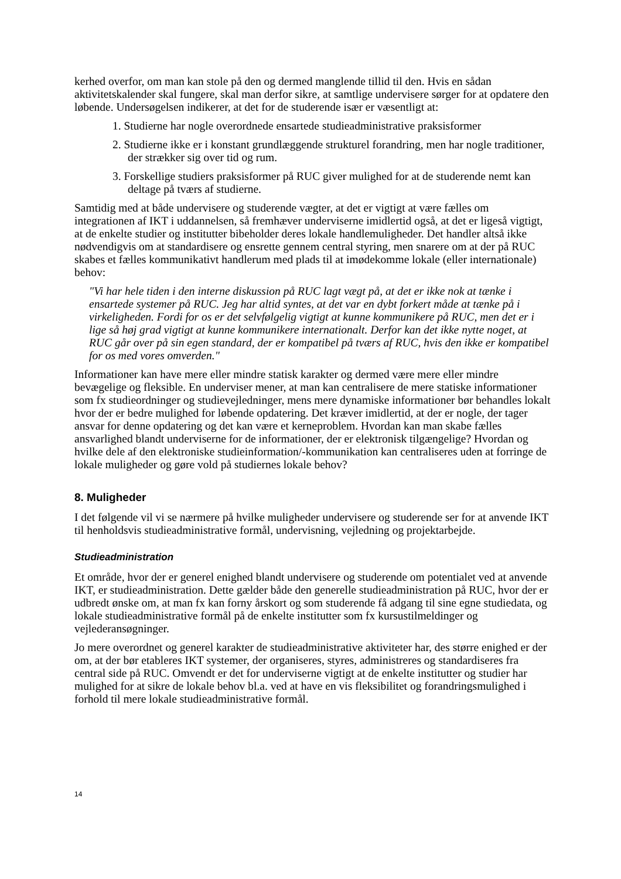kerhed overfor, om man kan stole på den og dermed manglende tillid til den. Hvis en sådan aktivitetskalender skal fungere, skal man derfor sikre, at samtlige undervisere sørger for at opdatere den løbende. Undersøgelsen indikerer, at det for de studerende især er væsentligt at:
1. Studierne har nogle overordnede ensartede studieadministrative praksisformer
2. Studierne ikke er i konstant grundlæggende strukturel forandring, men har nogle traditioner, der strækker sig over tid og rum.
3. Forskellige studiers praksisformer på RUC giver mulighed for at de studerende nemt kan deltage på tværs af studierne.
Samtidig med at både undervisere og studerende vægter, at det er vigtigt at være fælles om integrationen af IKT i uddannelsen, så fremhæver underviserne imidlertid også, at det er ligeså vigtigt, at de enkelte studier og institutter bibeholder deres lokale handlemuligheder. Det handler altså ikke nødvendigvis om at standardisere og ensrette gennem central styring, men snarere om at der på RUC skabes et fælles kommunikativt handlerum med plads til at imødekomme lokale (eller internationale) behov:
"Vi har hele tiden i den interne diskussion på RUC lagt vægt på, at det er ikke nok at tænke i ensartede systemer på RUC. Jeg har altid syntes, at det var en dybt forkert måde at tænke på i virkeligheden. Fordi for os er det selvfølgelig vigtigt at kunne kommunikere på RUC, men det er i lige så høj grad vigtigt at kunne kommunikere internationalt. Derfor kan det ikke nytte noget, at RUC går over på sin egen standard, der er kompatibel på tværs af RUC, hvis den ikke er kompatibel for os med vores omverden."
Informationer kan have mere eller mindre statisk karakter og dermed være mere eller mindre bevægelige og fleksible. En underviser mener, at man kan centralisere de mere statiske informationer som fx studieordninger og studievejledninger, mens mere dynamiske informationer bør behandles lokalt hvor der er bedre mulighed for løbende opdatering. Det kræver imidlertid, at der er nogle, der tager ansvar for denne opdatering og det kan være et kerneproblem. Hvordan kan man skabe fælles ansvarlighed blandt underviserne for de informationer, der er elektronisk tilgængelige? Hvordan og hvilke dele af den elektroniske studieinformation/-kommunikation kan centraliseres uden at forringe de lokale muligheder og gøre vold på studiernes lokale behov?
8. Muligheder
I det følgende vil vi se nærmere på hvilke muligheder undervisere og studerende ser for at anvende IKT til henholdsvis studieadministrative formål, undervisning, vejledning og projektarbejde.
Studieadministration
Et område, hvor der er generel enighed blandt undervisere og studerende om potentialet ved at anvende IKT, er studieadministration. Dette gælder både den generelle studieadministration på RUC, hvor der er udbredt ønske om, at man fx kan forny årskort og som studerende få adgang til sine egne studiedata, og lokale studieadministrative formål på de enkelte institutter som fx kursustilmeldinger og vejlederansøgninger.
Jo mere overordnet og generel karakter de studieadministrative aktiviteter har, des større enighed er der om, at der bør etableres IKT systemer, der organiseres, styres, administreres og standardiseres fra central side på RUC. Omvendt er det for underviserne vigtigt at de enkelte institutter og studier har mulighed for at sikre de lokale behov bl.a. ved at have en vis fleksibilitet og forandringsmulighed i forhold til mere lokale studieadministrative formål.
14